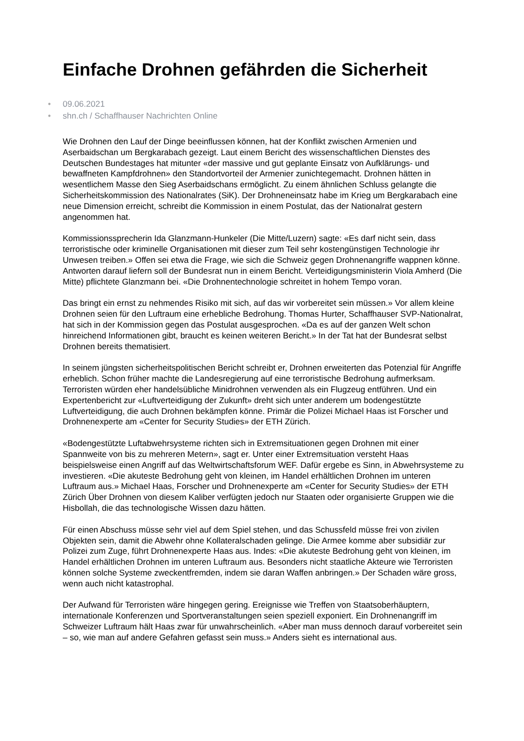Einfache Drohnen gefährden die Sicherheit
• 09.06.2021
• shn.ch / Schaffhauser Nachrichten Online
Wie Drohnen den Lauf der Dinge beeinflussen können, hat der Konflikt zwischen Armenien und Aserbaidschan um Bergkarabach gezeigt. Laut einem Bericht des wissenschaftlichen Dienstes des Deutschen Bundestages hat mitunter «der massive und gut geplante Einsatz von Aufklärungs- und bewaffneten Kampfdrohnen» den Standortvorteil der Armenier zunichtegemacht. Drohnen hätten in wesentlichem Masse den Sieg Aserbaidschans ermöglicht. Zu einem ähnlichen Schluss gelangte die Sicherheitskommission des Nationalrates (SiK). Der Drohneneinsatz habe im Krieg um Bergkarabach eine neue Dimension erreicht, schreibt die Kommission in einem Postulat, das der Nationalrat gestern angenommen hat.
Kommissionssprecherin Ida Glanzmann-Hunkeler (Die Mitte/Luzern) sagte: «Es darf nicht sein, dass terroristische oder kriminelle Organisationen mit dieser zum Teil sehr kostengünstigen Technologie ihr Unwesen treiben.» Offen sei etwa die Frage, wie sich die Schweiz gegen Drohnenangriffe wappnen könne. Antworten darauf liefern soll der Bundesrat nun in einem Bericht. Verteidigungsministerin Viola Amherd (Die Mitte) pflichtete Glanzmann bei. «Die Drohnentechnologie schreitet in hohem Tempo voran.
Das bringt ein ernst zu nehmendes Risiko mit sich, auf das wir vorbereitet sein müssen.» Vor allem kleine Drohnen seien für den Luftraum eine erhebliche Bedrohung. Thomas Hurter, Schaffhauser SVP-Nationalrat, hat sich in der Kommission gegen das Postulat ausgesprochen. «Da es auf der ganzen Welt schon hinreichend Informationen gibt, braucht es keinen weiteren Bericht.» In der Tat hat der Bundesrat selbst Drohnen bereits thematisiert.
In seinem jüngsten sicherheitspolitischen Bericht schreibt er, Drohnen erweiterten das Potenzial für Angriffe erheblich. Schon früher machte die Landesregierung auf eine terroristische Bedrohung aufmerksam. Terroristen würden eher handelsübliche Minidrohnen verwenden als ein Flugzeug entführen. Und ein Expertenbericht zur «Luftverteidigung der Zukunft» dreht sich unter anderem um bodengestützte Luftverteidigung, die auch Drohnen bekämpfen könne. Primär die Polizei Michael Haas ist Forscher und Drohnenexperte am «Center for Security Studies» der ETH Zürich.
«Bodengestützte Luftabwehrsysteme richten sich in Extremsituationen gegen Drohnen mit einer Spannweite von bis zu mehreren Metern», sagt er. Unter einer Extremsituation versteht Haas beispielsweise einen Angriff auf das Weltwirtschaftsforum WEF. Dafür ergebe es Sinn, in Abwehrsysteme zu investieren. «Die akuteste Bedrohung geht von kleinen, im Handel erhältlichen Drohnen im unteren Luftraum aus.» Michael Haas, Forscher und Drohnenexperte am «Center for Security Studies» der ETH Zürich Über Drohnen von diesem Kaliber verfügten jedoch nur Staaten oder organisierte Gruppen wie die Hisbollah, die das technologische Wissen dazu hätten.
Für einen Abschuss müsse sehr viel auf dem Spiel stehen, und das Schussfeld müsse frei von zivilen Objekten sein, damit die Abwehr ohne Kollateralschaden gelinge. Die Armee komme aber subsidiär zur Polizei zum Zuge, führt Drohnenexperte Haas aus. Indes: «Die akuteste Bedrohung geht von kleinen, im Handel erhältlichen Drohnen im unteren Luftraum aus. Besonders nicht staatliche Akteure wie Terroristen können solche Systeme zweckentfremden, indem sie daran Waffen anbringen.» Der Schaden wäre gross, wenn auch nicht katastrophal.
Der Aufwand für Terroristen wäre hingegen gering. Ereignisse wie Treffen von Staatsoberhäuptern, internationale Konferenzen und Sportveranstaltungen seien speziell exponiert. Ein Drohnenangriff im Schweizer Luftraum hält Haas zwar für unwahrscheinlich. «Aber man muss dennoch darauf vorbereitet sein – so, wie man auf andere Gefahren gefasst sein muss.» Anders sieht es international aus.